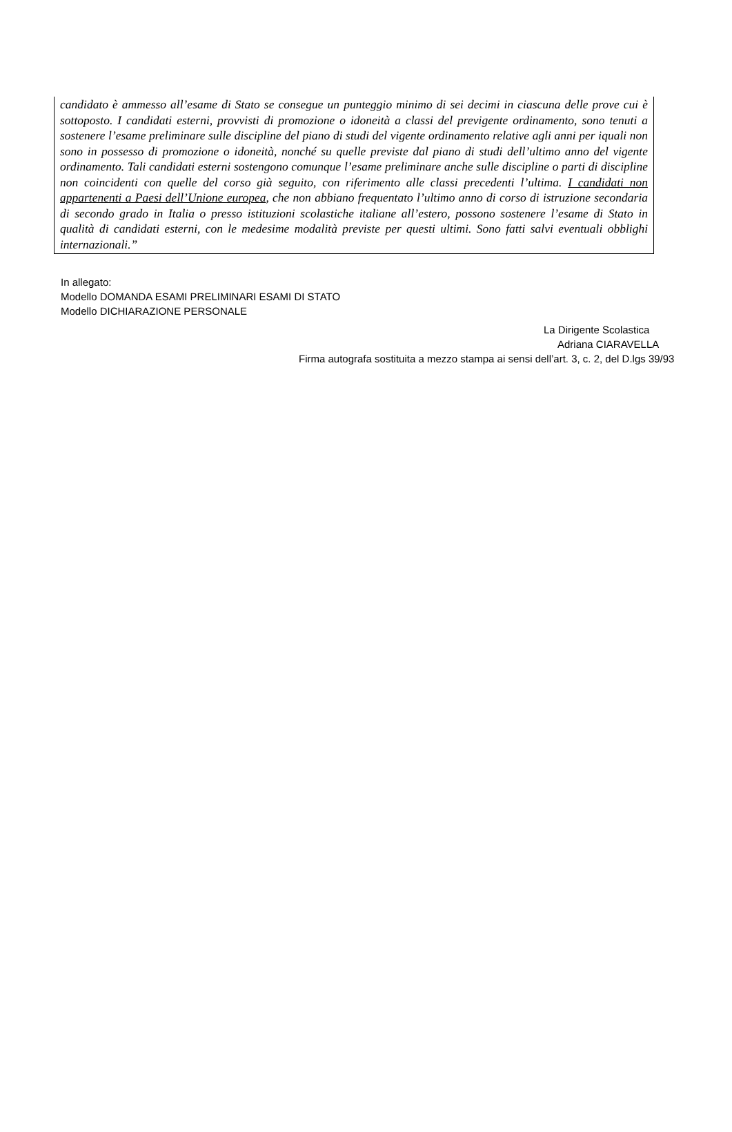candidato è ammesso all’esame di Stato se consegue un punteggio minimo di sei decimi in ciascuna delle prove cui è sottoposto. I candidati esterni, provvisti di promozione o idoneità a classi del previgente ordinamento, sono tenuti a sostenere l’esame preliminare sulle discipline del piano di studi del vigente ordinamento relative agli anni per iquali non sono in possesso di promozione o idoneità, nonché su quelle previste dal piano di studi dell’ultimo anno del vigente ordinamento. Tali candidati esterni sostengono comunque l’esame preliminare anche sulle discipline o parti di discipline non coincidenti con quelle del corso già seguito, con riferimento alle classi precedenti l’ultima. I candidati non appartenenti a Paesi dell’Unione europea, che non abbiano frequentato l’ultimo anno di corso di istruzione secondaria di secondo grado in Italia o presso istituzioni scolastiche italiane all’estero, possono sostenere l’esame di Stato in qualità di candidati esterni, con le medesime modalità previste per questi ultimi. Sono fatti salvi eventuali obblighi internazionali.”
In allegato:
Modello DOMANDA ESAMI PRELIMINARI ESAMI DI STATO
Modello DICHIARAZIONE PERSONALE
La Dirigente Scolastica
Adriana CIARAVELLA
Firma autografa sostituita a mezzo stampa ai sensi dell’art. 3, c. 2, del D.lgs 39/93